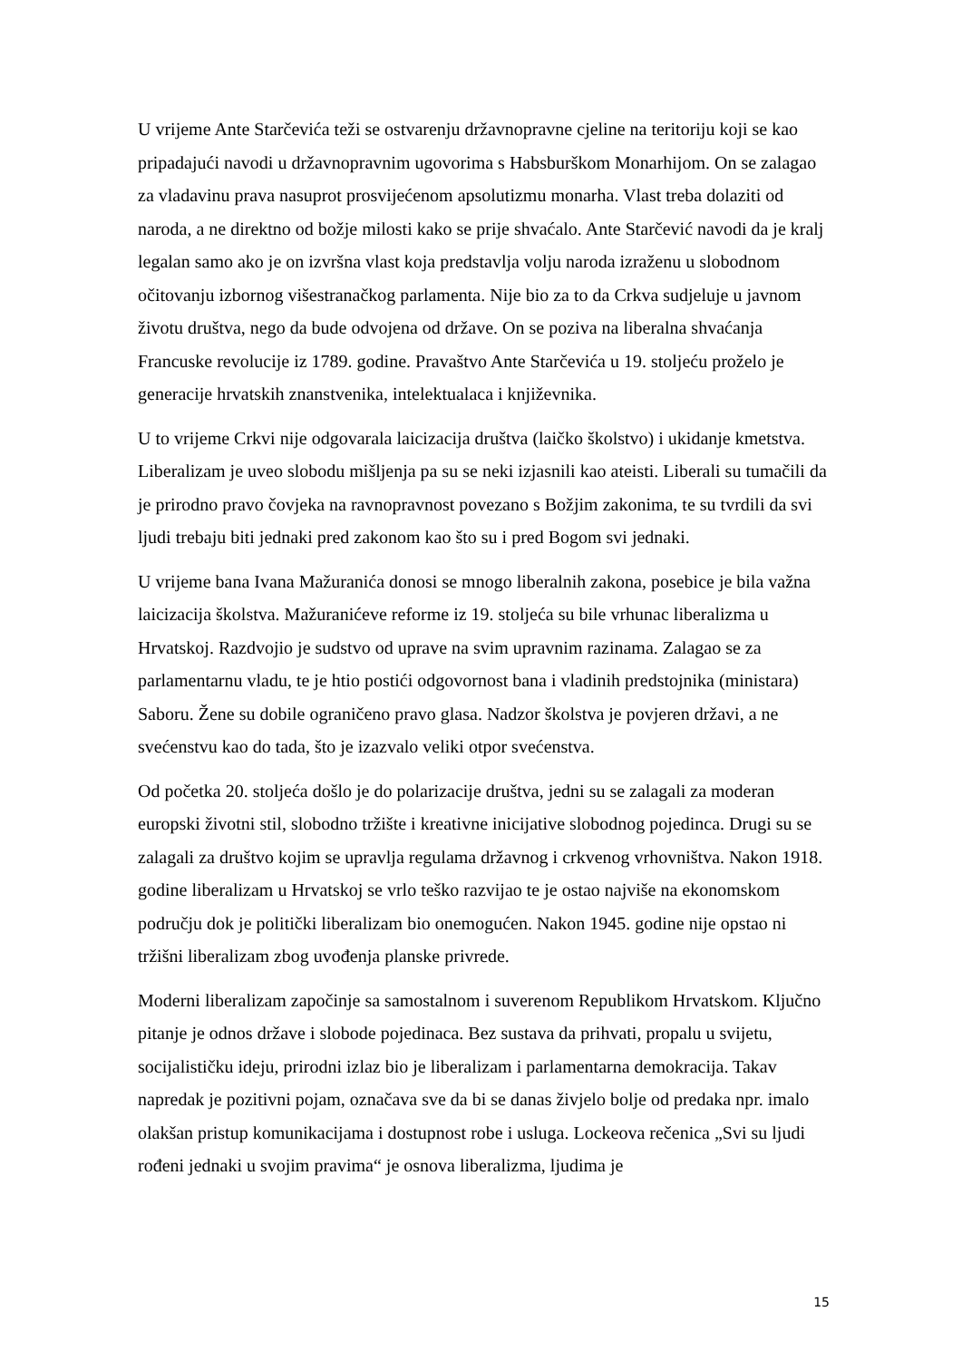U vrijeme Ante Starčevića teži se ostvarenju državnopravne cjeline na teritoriju koji se kao pripadajući navodi u državnopravnim ugovorima s Habsburškom Monarhijom. On se zalagao za vladavinu prava nasuprot prosvijećenom apsolutizmu monarha. Vlast treba dolaziti od naroda, a ne direktno od božje milosti kako se prije shvaćalo. Ante Starčević navodi da je kralj legalan samo ako je on izvršna vlast koja predstavlja volju naroda izraženu u slobodnom očitovanju izbornog višestranačkog parlamenta. Nije bio za to da Crkva sudjeluje u javnom životu društva, nego da bude odvojena od države. On se poziva na liberalna shvaćanja Francuske revolucije iz 1789. godine. Pravaštvo Ante Starčevića u 19. stoljeću proželo je generacije hrvatskih znanstvenika, intelektualaca i književnika.
U to vrijeme Crkvi nije odgovarala laicizacija društva (laičko školstvo) i ukidanje kmetstva. Liberalizam je uveo slobodu mišljenja pa su se neki izjasnili kao ateisti. Liberali su tumačili da je prirodno pravo čovjeka na ravnopravnost povezano s Božjim zakonima, te su tvrdili da svi ljudi trebaju biti jednaki pred zakonom kao što su i pred Bogom svi jednaki.
U vrijeme bana Ivana Mažuranića donosi se mnogo liberalnih zakona, posebice je bila važna laicizacija školstva. Mažuranićeve reforme iz 19. stoljeća su bile vrhunac liberalizma u Hrvatskoj. Razdvojio je sudstvo od uprave na svim upravnim razinama. Zalagao se za parlamentarnu vladu, te je htio postići odgovornost bana i vladinih predstojnika (ministara) Saboru. Žene su dobile ograničeno pravo glasa. Nadzor školstva je povjeren državi, a ne svećenstvu kao do tada, što je izazvalo veliki otpor svećenstva.
Od početka 20. stoljeća došlo je do polarizacije društva, jedni su se zalagali za moderan europski životni stil, slobodno tržište i kreativne inicijative slobodnog pojedinca. Drugi su se zalagali za društvo kojim se upravlja regulama državnog i crkvenog vrhovništva. Nakon 1918. godine liberalizam u Hrvatskoj se vrlo teško razvijao te je ostao najviše na ekonomskom području dok je politički liberalizam bio onemogućen. Nakon 1945. godine nije opstao ni tržišni liberalizam zbog uvođenja planske privrede.
Moderni liberalizam započinje sa samostalnom i suverenom Republikom Hrvatskom. Ključno pitanje je odnos države i slobode pojedinaca. Bez sustava da prihvati, propalu u svijetu, socijalističku ideju, prirodni izlaz bio je liberalizam i parlamentarna demokracija. Takav napredak je pozitivni pojam, označava sve da bi se danas živjelo bolje od predaka npr. imalo olakšan pristup komunikacijama i dostupnost robe i usluga. Lockeova rečenica „Svi su ljudi rođeni jednaki u svojim pravima“ je osnova liberalizma, ljudima je
15